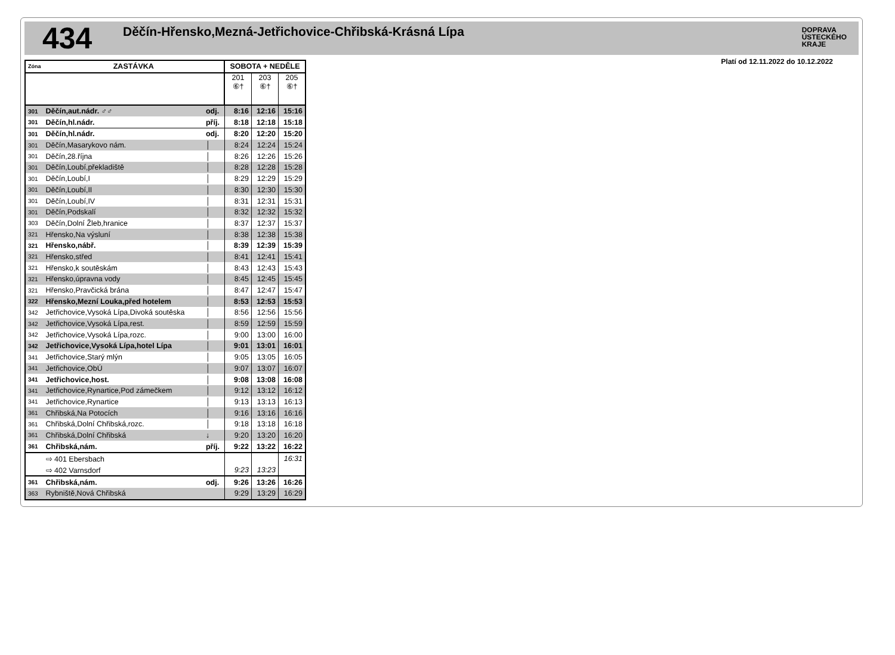434
Děčín-Hřensko,Mezná-Jetřichovice-Chřibská-Krásná Lípa
DOPRAVA
ÚSTECKÉHO
KRAJE
Platí od 12.11.2022 do 10.12.2022
| Zóna | ZASTÁVKA | | SOBOTA + NEDĚLE | | |
| --- | --- | --- | --- | --- | --- |
| | | | 201 ⑥† | 203 ⑥† | 205 ⑥† |
| 301 | Děčín,aut.nádr. ♂♂ | odj. | 8:16 | 12:16 | 15:16 |
| 301 | Děčín,hl.nádr. | příj. | 8:18 | 12:18 | 15:18 |
| 301 | Děčín,hl.nádr. | odj. | 8:20 | 12:20 | 15:20 |
| 301 | Děčín,Masarykovo nám. | │ | 8:24 | 12:24 | 15:24 |
| 301 | Děčín,28.října | │ | 8:26 | 12:26 | 15:26 |
| 301 | Děčín,Loubí,překladiště | │ | 8:28 | 12:28 | 15:28 |
| 301 | Děčín,Loubí,I | │ | 8:29 | 12:29 | 15:29 |
| 301 | Děčín,Loubí,II | │ | 8:30 | 12:30 | 15:30 |
| 301 | Děčín,Loubí,IV | │ | 8:31 | 12:31 | 15:31 |
| 301 | Děčín,Podskalí | │ | 8:32 | 12:32 | 15:32 |
| 303 | Děčín,Dolní Žleb,hranice | │ | 8:37 | 12:37 | 15:37 |
| 321 | Hřensko,Na výsluní | │ | 8:38 | 12:38 | 15:38 |
| 321 | Hřensko,nábř. | │ | 8:39 | 12:39 | 15:39 |
| 321 | Hřensko,střed | │ | 8:41 | 12:41 | 15:41 |
| 321 | Hřensko,k soutěskám | │ | 8:43 | 12:43 | 15:43 |
| 321 | Hřensko,úpravna vody | │ | 8:45 | 12:45 | 15:45 |
| 321 | Hřensko,Pravčická brána | │ | 8:47 | 12:47 | 15:47 |
| 322 | Hřensko,Mezní Louka,před hotelem | │ | 8:53 | 12:53 | 15:53 |
| 342 | Jetřichovice,Vysoká Lípa,Divoká soutěska | │ | 8:56 | 12:56 | 15:56 |
| 342 | Jetřichovice,Vysoká Lípa,rest. | │ | 8:59 | 12:59 | 15:59 |
| 342 | Jetřichovice,Vysoká Lípa,rozc. | │ | 9:00 | 13:00 | 16:00 |
| 342 | Jetřichovice,Vysoká Lípa,hotel Lípa | │ | 9:01 | 13:01 | 16:01 |
| 341 | Jetřichovice,Starý mlýn | │ | 9:05 | 13:05 | 16:05 |
| 341 | Jetřichovice,ObÚ | │ | 9:07 | 13:07 | 16:07 |
| 341 | Jetřichovice,host. | │ | 9:08 | 13:08 | 16:08 |
| 341 | Jetřichovice,Rynartice,Pod zámečkem | │ | 9:12 | 13:12 | 16:12 |
| 341 | Jetřichovice,Rynartice | │ | 9:13 | 13:13 | 16:13 |
| 361 | Chřibská,Na Potocích | │ | 9:16 | 13:16 | 16:16 |
| 361 | Chřibská,Dolní Chřibská,rozc. | │ | 9:18 | 13:18 | 16:18 |
| 361 | Chřibská,Dolní Chřibská | ↓ | 9:20 | 13:20 | 16:20 |
| 361 | Chřibská,nám. | příj. | 9:22 | 13:22 | 16:22 |
| | ⇨ 401 Ebersbach | | | | 16:31 |
| | ⇨ 402 Varnsdorf | | 9:23 | 13:23 | |
| 361 | Chřibská,nám. | odj. | 9:26 | 13:26 | 16:26 |
| 363 | Rybniště,Nová Chřibská | | 9:29 | 13:29 | 16:29 |